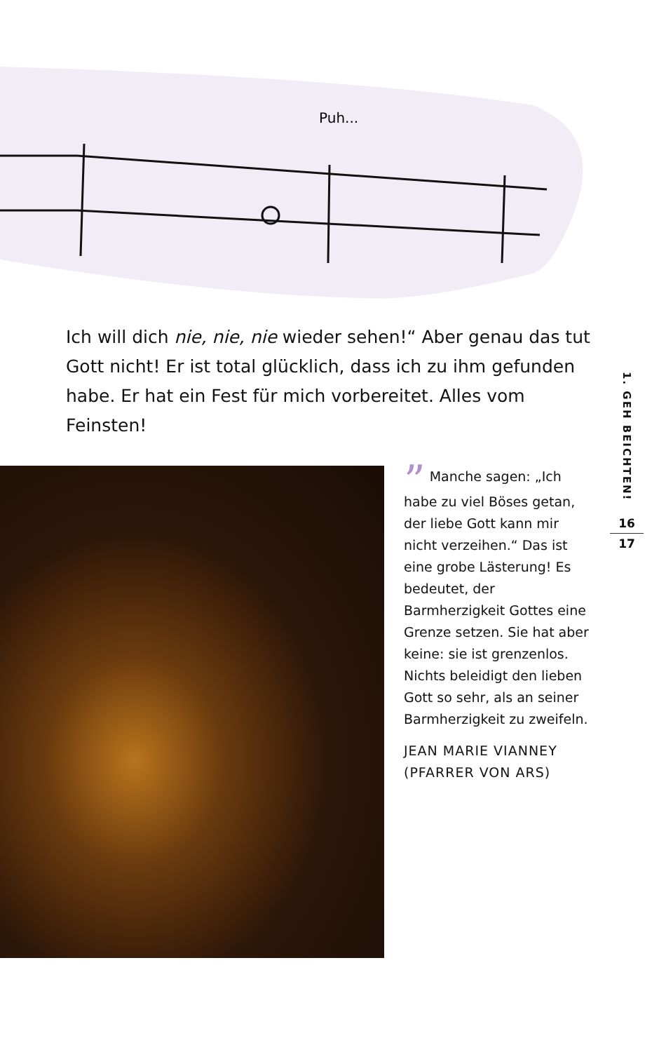Puh...
Ich will dich nie, nie, nie wieder sehen!“ Aber genau das tut Gott nicht! Er ist total glücklich, dass ich zu ihm gefunden habe. Er hat ein Fest für mich vorbereitet. Alles vom Feinsten!
” Manche sagen: „Ich habe zu viel Böses getan, der liebe Gott kann mir nicht verzeihen.“ Das ist eine grobe Lästerung! Es bedeutet, der Barmherzigkeit Gottes eine Grenze setzen. Sie hat aber keine: sie ist grenzenlos. Nichts beleidigt den lieben Gott so sehr, als an seiner Barmherzigkeit zu zweifeln.
JEAN MARIE VIANNEY (PFARRER VON ARS)
1. GEH BEICHTEN!
16
17